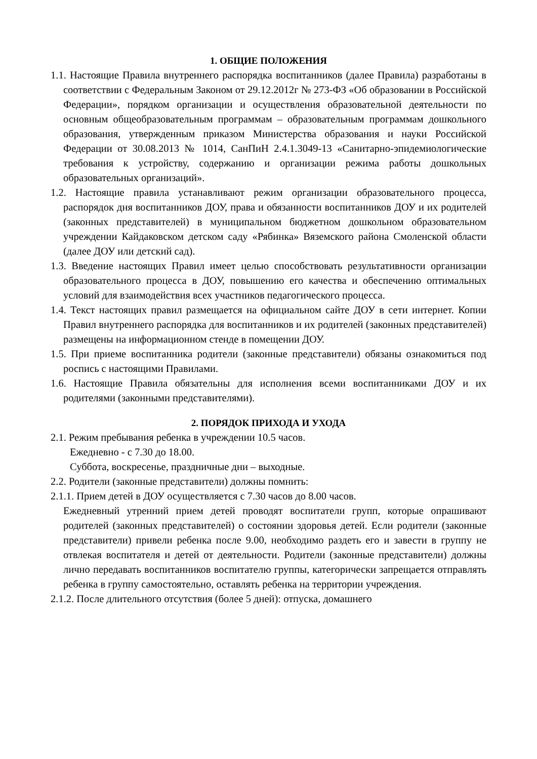1. ОБЩИЕ ПОЛОЖЕНИЯ
1.1. Настоящие Правила внутреннего распорядка воспитанников (далее Правила) разработаны в соответствии с Федеральным Законом от 29.12.2012г № 273-ФЗ «Об образовании в Российской Федерации», порядком организации и осуществления образовательной деятельности по основным общеобразовательным программам – образовательным программам дошкольного образования, утвержденным приказом Министерства образования и науки Российской Федерации от 30.08.2013 № 1014, СанПиН 2.4.1.3049-13 «Санитарно-эпидемиологические требования к устройству, содержанию и организации режима работы дошкольных образовательных организаций».
1.2. Настоящие правила устанавливают режим организации образовательного процесса, распорядок дня воспитанников ДОУ, права и обязанности воспитанников ДОУ и их родителей (законных представителей) в муниципальном бюджетном дошкольном образовательном учреждении Кайдаковском детском саду «Рябинка» Вяземского района Смоленской области (далее ДОУ или детский сад).
1.3. Введение настоящих Правил имеет целью способствовать результативности организации образовательного процесса в ДОУ, повышению его качества и обеспечению оптимальных условий для взаимодействия всех участников педагогического процесса.
1.4. Текст настоящих правил размещается на официальном сайте ДОУ в сети интернет. Копии Правил внутреннего распорядка для воспитанников и их родителей (законных представителей) размещены на информационном стенде в помещении ДОУ.
1.5. При приеме воспитанника родители (законные представители) обязаны ознакомиться под роспись с настоящими Правилами.
1.6. Настоящие Правила обязательны для исполнения всеми воспитанниками ДОУ и их родителями (законными представителями).
2. ПОРЯДОК ПРИХОДА И УХОДА
2.1. Режим пребывания ребенка в учреждении 10.5 часов.
Ежедневно - с 7.30 до 18.00.
Суббота, воскресенье, праздничные дни – выходные.
2.2. Родители (законные представители) должны помнить:
2.1.1. Прием детей в ДОУ осуществляется с 7.30 часов до 8.00 часов.
Ежедневный утренний прием детей проводят воспитатели групп, которые опрашивают родителей (законных представителей) о состоянии здоровья детей. Если родители (законные представители) привели ребенка после 9.00, необходимо раздеть его и завести в группу не отвлекая воспитателя и детей от деятельности. Родители (законные представители) должны лично передавать воспитанников воспитателю группы, категорически запрещается отправлять ребенка в группу самостоятельно, оставлять ребенка на территории учреждения.
2.1.2. После длительного отсутствия (более 5 дней): отпуска, домашнего